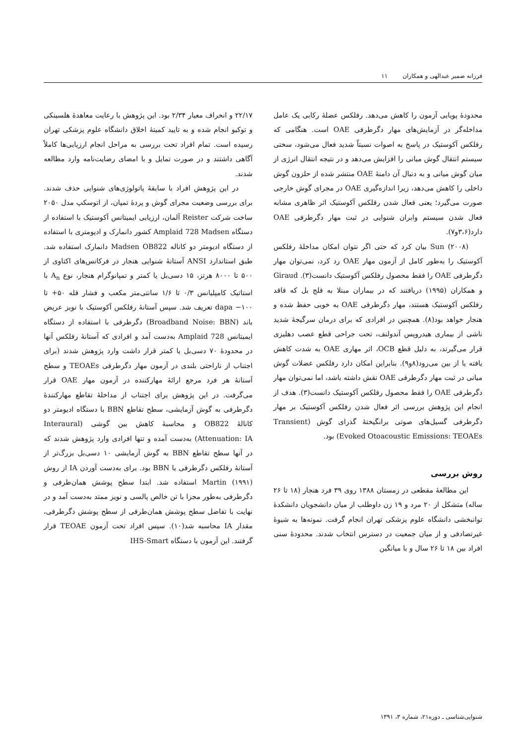فرزانه ضمیر عبدالهی و همکاران ۱۱
محدودهٔ پویایی آزمون را کاهش می‌دهد. رفلکس عضلهٔ رکابی یک عامل مداخله‌گر در آزمایش‌های مهار دگرطرفی OAE است. هنگامی که رفلکس آکوستیک در پاسخ به اصوات نسبتاً شدید فعال می‌شود، سختی سیستم انتقال گوش میانی را افزایش می‌دهد و در نتیجه انتقال انرژی از میان گوش میانی و به دنبال آن دامنهٔ OAE منتشر شده از حلزون گوش داخلی را کاهش می‌دهد، زیرا اندازه‌گیری OAE در مجرای گوش خارجی صورت می‌گیرد؛ یعنی فعال شدن رفلکس آکوستیک اثر ظاهری مشابه فعال شدن سیستم وابران شنوایی در ثبت مهار دگرطرفی OAE دارد(۳،۶و۷).
Sun (۲۰۰۸) بیان کرد که حتی اگر نتوان امکان مداخلهٔ رفلکس آکوستیک را به‌طور کامل از آزمون مهار OAE رد کرد، نمی‌توان مهار دگرطرفی OAE را فقط محصول رفلکس آکوستیک دانست(۳). Giraud و همکاران (۱۹۹۵) دریافتند که در بیماران مبتلا به فلج بل که فاقد رفلکس آکوستیک هستند، مهار دگرطرفی OAE به خوبی حفظ شده و هنجار خواهد بود(۸). همچنین در افرادی که برای درمان سرگیجهٔ شدید ناشی از بیماری هیدروپس آندولنف، تحت جراحی قطع عصب دهلیزی قرار می‌گیرند، به دلیل قطع OCB، اثر مهاری OAE به شدت کاهش یافته یا از بین می‌رود(۸و۹). بنابراین امکان دارد رفلکس عضلات گوش میانی در ثبت مهار دگرطرفی OAE نقش داشته باشد، اما نمی‌توان مهار دگرطرفی OAE را فقط محصول رفلکس آکوستیک دانست(۳). هدف از انجام این پژوهش بررسی اثر فعال شدن رفلکس آکوستیک بر مهار دگرطرفی گسیل‌های صوتی برانگیختهٔ گذرای گوش (Transient Evoked Otoacoustic Emissions: TEOAEs) بود.
روش بررسی
این مطالعهٔ مقطعی در زمستان ۱۳۸۸ روی ۳۹ فرد هنجار (۱۸ تا ۲۶ ساله) متشکل از ۲۰ مرد و ۱۹ زن داوطلب از میان دانشجویان دانشکدهٔ توانبخشی دانشگاه علوم پزشکی تهران انجام گرفت. نمونه‌ها به شیوهٔ غیرتصادفی و از میان جمعیت در دسترس انتخاب شدند. محدودهٔ سنی افراد بین ۱۸ تا ۲۶ سال و با میانگین
۲۲/۱۷ و انحراف معیار ۲/۳۴ بود. این پژوهش با رعایت معاهدهٔ هلسینکی و توکیو انجام شده و به تایید کمیتهٔ اخلاق دانشگاه علوم پزشکی تهران رسیده است. تمام افراد تحت بررسی به مراحل انجام ارزیابی‌ها کاملاً آگاهی داشتند و در صورت تمایل و با امضای رضایت‌نامه وارد مطالعه شدند.
در این پژوهش افراد با سابقهٔ پاتولوژی‌های شنوایی حذف شدند. برای بررسی وضعیت مجرای گوش و پردهٔ تمپان، از اتوسکپ مدل ۲۰۵۰ ساخت شرکت Reister آلمان، ارزیابی ایمیتانس آکوستیک با استفاده از دستگاه Amplaid 728 Madsen کشور دانمارک و ادیومتری با استفاده از دستگاه ادیومتر دو کاناله Madsen OB822 دانمارک استفاده شد. طبق استاندارد ANSI آستانهٔ شنوایی هنجار در فرکانس‌های اکتاوی از ۵۰۰ تا ۸۰۰۰ هرتز، ۱۵ دسی‌بل یا کمتر و تمپانوگرام هنجار، نوع A<sub>n</sub> با استاتیک کامپلیانس ۰/۳ تا ۱/۶ سانتی‌متر مکعب و فشار قله ۵۰+ تا ۱۰۰− dapa تعریف شد. سپس آستانهٔ رفلکس آکوستیک با نویز عریض باند (Broadband Noise: BBN) دگرطرفی با استفاده از دستگاه ایمیتانس Amplaid 728 به‌دست آمد و افرادی که آستانهٔ رفلکس آنها در محدودهٔ ۷۰ دسی‌بل یا کمتر قرار داشت وارد پژوهش شدند (برای اجتناب از ناراحتی بلندی در آزمون مهار دگرطرفی TEOAEs و سطح آستانهٔ هر فرد مرجع ارائهٔ مهارکننده در آزمون مهار OAE قرار می‌گرفت. در این پژوهش برای اجتناب از مداخلهٔ تقاطع مهارکنندهٔ دگرطرفی به گوش آزمایشی، سطح تقاطع BBN با دستگاه ادیومتر دو کانالهٔ OB822 و محاسبهٔ کاهش بین گوشی (Interaural Attenuation: IA) به‌دست آمده و تنها افرادی وارد پژوهش شدند که در آنها سطح تقاطع BBN به گوش آزمایشی ۱۰ دسی‌بل بزرگ‌تر از آستانهٔ رفلکس دگرطرفی با BBN بود. برای به‌دست آوردن IA از روش Martin (۱۹۹۱) استفاده شد. ابتدا سطح پوشش همان‌طرفی و دگرطرفی به‌طور مجزا با تن خالص پالسی و نویز ممتد به‌دست آمد و در نهایت با تفاضل سطح پوشش همان‌طرفی از سطح پوشش دگرطرفی، مقدار IA محاسبه شد(۱۰). سپس افراد تحت آزمون TEOAE قرار گرفتند. این آزمون با دستگاه IHS-Smart
شنوایی‌شناسی ـ دوره۲۱، شماره ۳، ۱۳۹۱